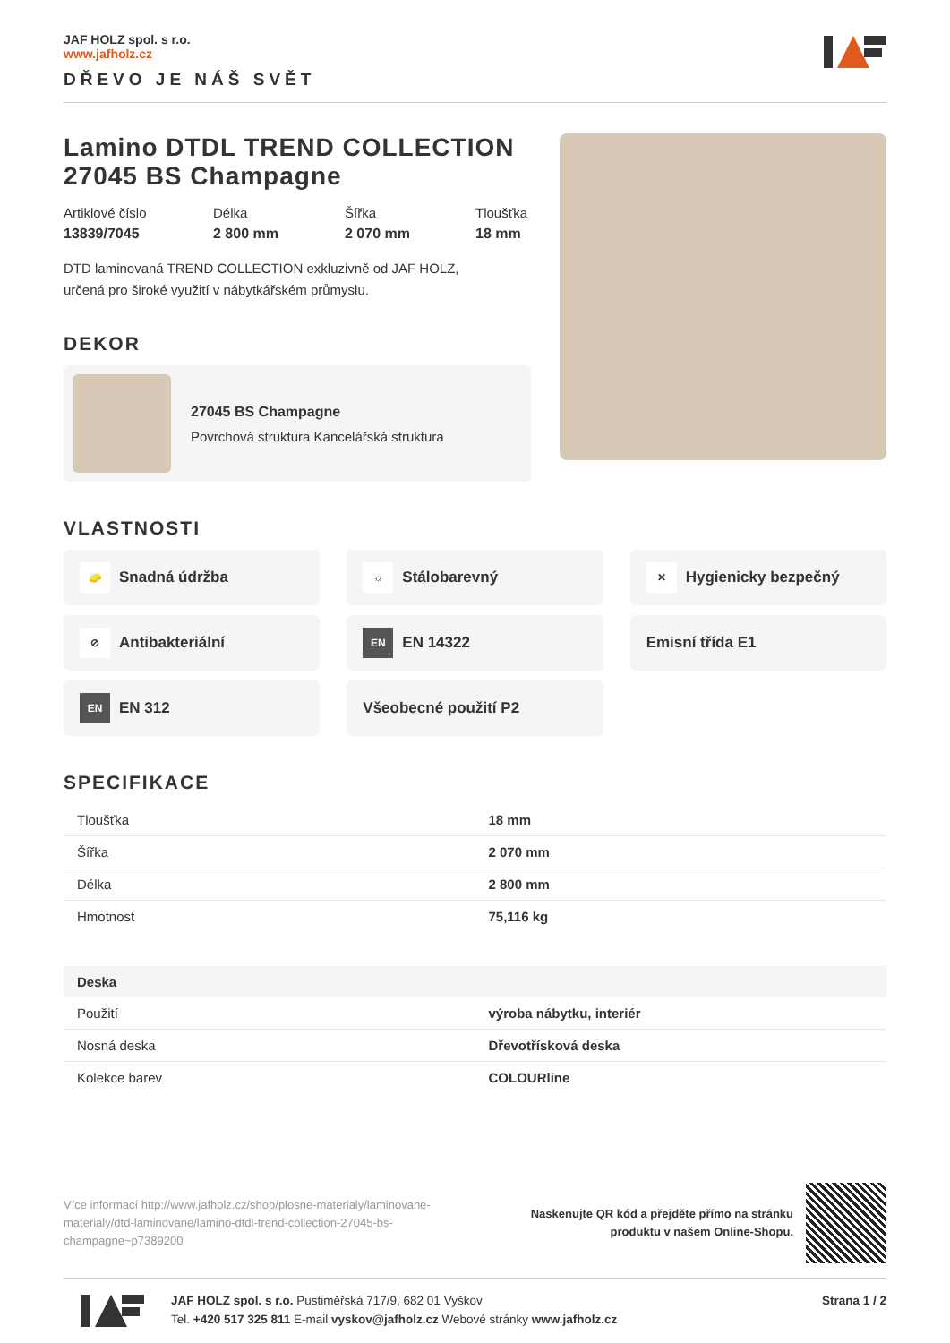JAF HOLZ spol. s r.o.
www.jafholz.cz
DŘEVO JE NÁŠ SVĚT
Lamino DTDL TREND COLLECTION 27045 BS Champagne
Artiklové číslo
13839/7045
Délka
2 800 mm
Šířka
2 070 mm
Tloušťka
18 mm
DTD laminovaná TREND COLLECTION exkluzivně od JAF HOLZ,
určená pro široké využití v nábytkářském průmyslu.
DEKOR
27045 BS Champagne
Povrchová struktura Kancelářská struktura
VLASTNOSTI
🧽 Snadná údržba
☼ Stálobarevný
✕ Hygienicky bezpečný
⊘ Antibakteriální
EN EN 14322
Emisní třída E1
EN EN 312
Všeobecné použití P2
SPECIFIKACE
| Tloušťka | 18 mm |
| Šířka | 2 070 mm |
| Délka | 2 800 mm |
| Hmotnost | 75,116 kg |
| Deska | |
| Použití | výroba nábytku, interiér |
| Nosná deska | Dřevotřísková deska |
| Kolekce barev | COLOURline |
Více informací http://www.jafholz.cz/shop/plosne-materialy/laminovane-materialy/dtd-laminovane/lamino-dtdl-trend-collection-27045-bs-champagne~p7389200
Naskenujte QR kód a přejděte přímo na stránku
produktu v našem Online-Shopu.
JAF HOLZ spol. s r.o. Pustiměřská 717/9, 682 01 Vyškov
Tel. +420 517 325 811 E-mail vyskov@jafholz.cz Webové stránky www.jafholz.cz
Strana 1 / 2